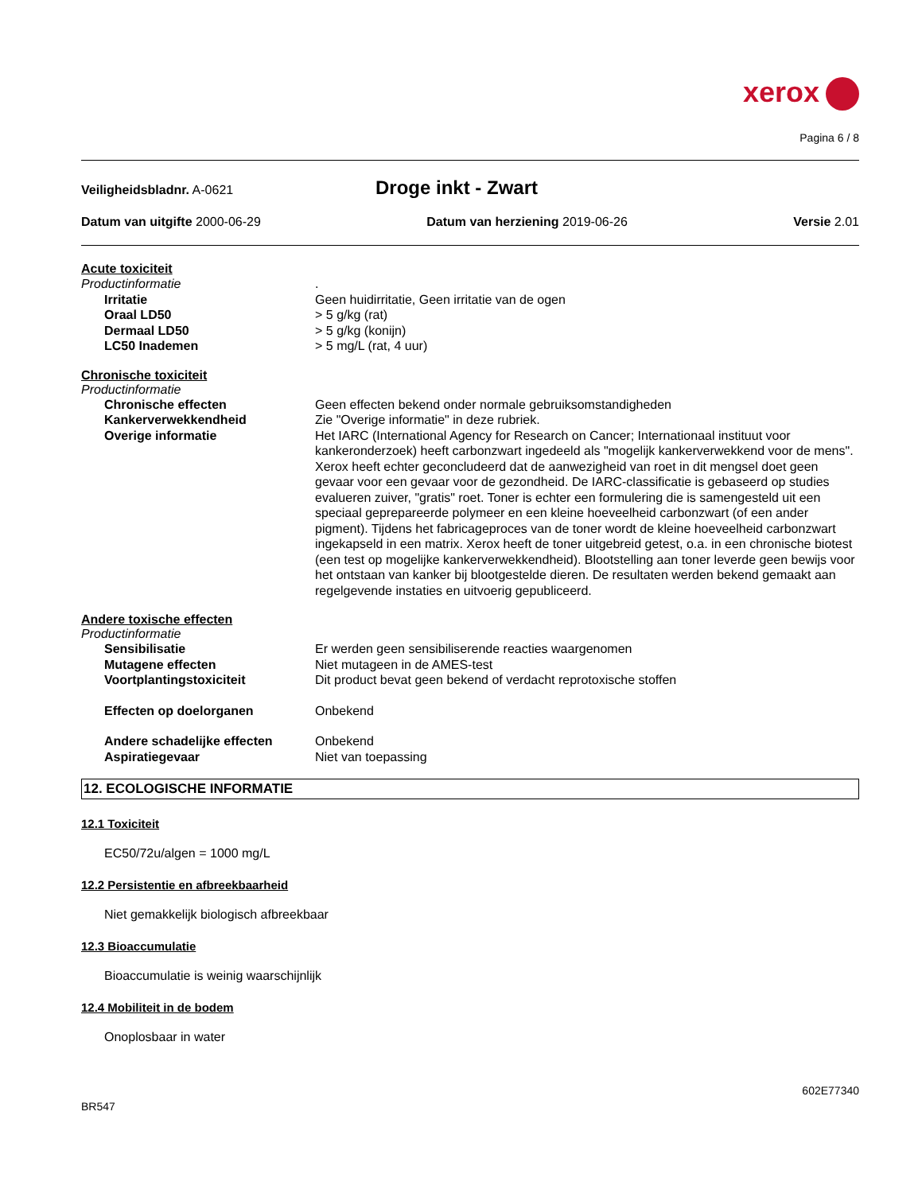xerox
Pagina 6 / 8
Veiligheidsbladnr. A-0621
Droge inkt - Zwart
Datum van uitgifte 2000-06-29 Datum van herziening 2019-06-26
Versie 2.01
Acute toxiciteit
Productinformatie .
Irritatie Geen huidirritatie, Geen irritatie van de ogen
Oraal LD50 > 5 g/kg (rat)
Dermaal LD50 > 5 g/kg (konijn)
LC50 Inademen > 5 mg/L (rat, 4 uur)
Chronische toxiciteit
Productinformatie
Chronische effecten Geen effecten bekend onder normale gebruiksomstandigheden
Kankerverwekkendheid Zie "Overige informatie" in deze rubriek.
Overige informatie Het IARC (International Agency for Research on Cancer; Internationaal instituut voor kankeronderzoek) heeft carbonzwart ingedeeld als "mogelijk kankerverwekkend voor de mens". Xerox heeft echter geconcludeerd dat de aanwezigheid van roet in dit mengsel doet geen gevaar voor een gevaar voor de gezondheid. De IARC-classificatie is gebaseerd op studies evalueren zuiver, "gratis" roet. Toner is echter een formulering die is samengesteld uit een speciaal geprepareerde polymeer en een kleine hoeveelheid carbonzwart (of een ander pigment). Tijdens het fabricageproces van de toner wordt de kleine hoeveelheid carbonzwart ingekapseld in een matrix. Xerox heeft de toner uitgebreid getest, o.a. in een chronische biotest (een test op mogelijke kankerverwekkendheid). Blootstelling aan toner leverde geen bewijs voor het ontstaan van kanker bij blootgestelde dieren. De resultaten werden bekend gemaakt aan regelgevende instaties en uitvoerig gepubliceerd.
Andere toxische effecten
Productinformatie
Sensibilisatie Er werden geen sensibiliserende reacties waargenomen
Mutagene effecten Niet mutageen in de AMES-test
Voortplantingstoxiciteit Dit product bevat geen bekend of verdacht reprotoxische stoffen
Effecten op doelorganen Onbekend
Andere schadelijke effecten Onbekend
Aspiratiegevaar Niet van toepassing
12. ECOLOGISCHE INFORMATIE
12.1 Toxiciteit
EC50/72u/algen = 1000 mg/L
12.2 Persistentie en afbreekbaarheid
Niet gemakkelijk biologisch afbreekbaar
12.3 Bioaccumulatie
Bioaccumulatie is weinig waarschijnlijk
12.4 Mobiliteit in de bodem
Onoplosbaar in water
602E77340
BR547